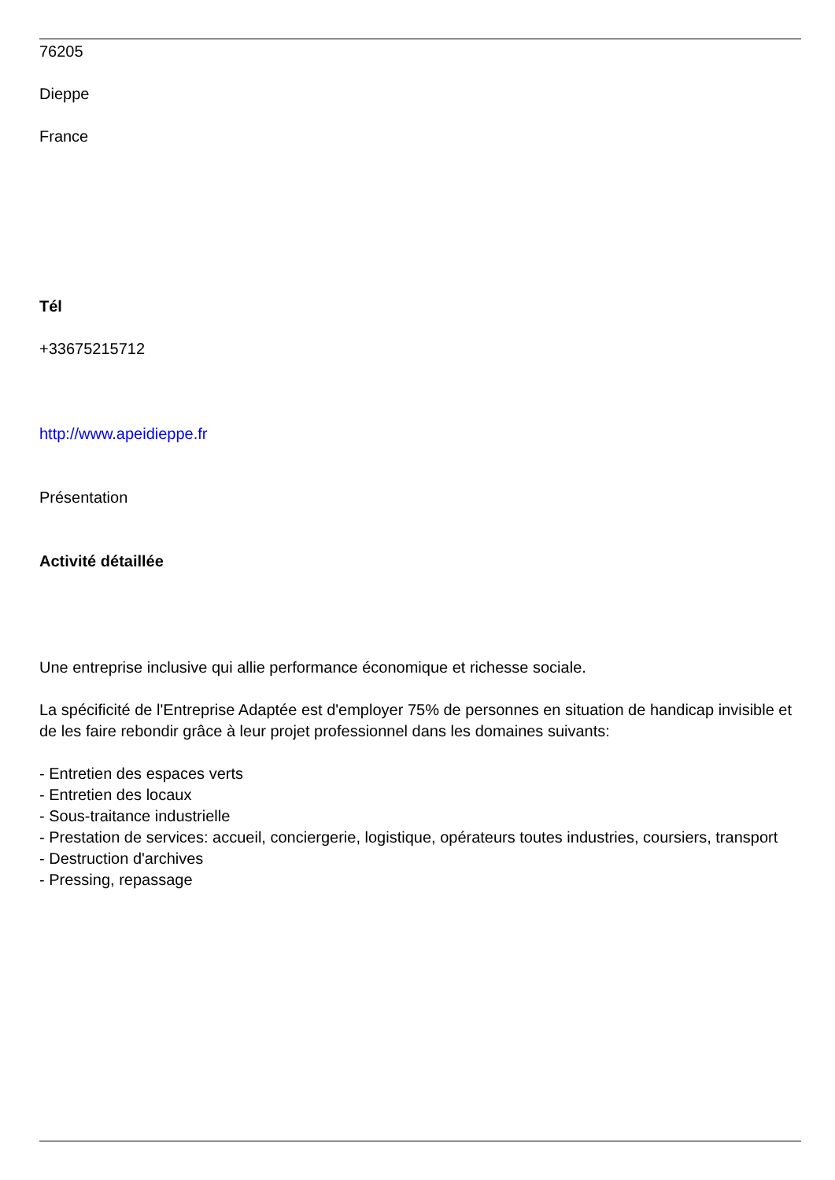76205
Dieppe
France
Tél
+33675215712
http://www.apeidieppe.fr
Présentation
Activité détaillée
Une entreprise inclusive qui allie performance économique et richesse sociale.
La spécificité de l'Entreprise Adaptée est d'employer 75% de personnes en situation de handicap invisible et de les faire rebondir grâce à leur projet professionnel dans les domaines suivants:
- Entretien des espaces verts
- Entretien des locaux
- Sous-traitance industrielle
- Prestation de services: accueil, conciergerie, logistique, opérateurs toutes industries, coursiers, transport
- Destruction d'archives
- Pressing, repassage